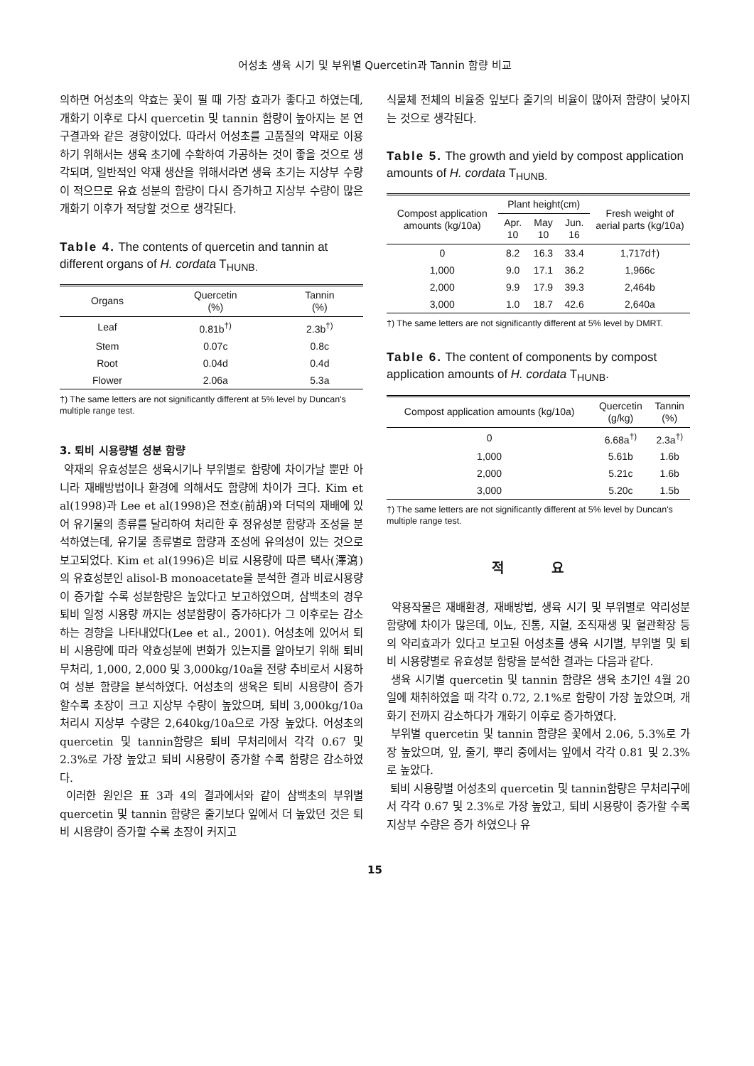어성초 생육 시기 및 부위별 Quercetin과 Tannin 함량 비교
의하면 어성초의 약효는 꽃이 필 때 가장 효과가 좋다고 하였는데, 개화기 이후로 다시 quercetin 및 tannin 함량이 높아지는 본 연구결과와 같은 경향이었다. 따라서 어성초를 고품질의 약재로 이용하기 위해서는 생육 초기에 수확하여 가공하는 것이 좋을 것으로 생각되며, 일반적인 약재 생산을 위해서라면 생육 초기는 지상부 수량이 적으므로 유효 성분의 함량이 다시 증가하고 지상부 수량이 많은 개화기 이후가 적당할 것으로 생각된다.
Table 4. The contents of quercetin and tannin at different organs of H. cordata T<sub>HUNB.</sub>
| Organs | Quercetin (%) | Tannin (%) |
| --- | --- | --- |
| Leaf | 0.81b<sup>†)</sup> | 2.3b<sup>†)</sup> |
| Stem | 0.07c | 0.8c |
| Root | 0.04d | 0.4d |
| Flower | 2.06a | 5.3a |
†) The same letters are not significantly different at 5% level by Duncan's multiple range test.
3. 퇴비 시용량별 성분 함량
약재의 유효성분은 생육시기나 부위별로 함량에 차이가날 뿐만 아니라 재배방법이나 환경에 의해서도 함량에 차이가 크다. Kim et al(1998)과 Lee et al(1998)은 전호(前胡)와 더덕의 재배에 있어 유기물의 종류를 달리하여 처리한 후 정유성분 함량과 조성을 분석하였는데, 유기물 종류별로 함량과 조성에 유의성이 있는 것으로 보고되었다. Kim et al(1996)은 비료 시용량에 따른 택사(澤瀉)의 유효성분인 alisol-B monoacetate을 분석한 결과 비료시용량이 증가할 수록 성분함량은 높았다고 보고하였으며, 삼백초의 경우 퇴비 일정 시용량 까지는 성분함량이 증가하다가 그 이후로는 감소하는 경향을 나타내었다(Lee et al., 2001). 어성초에 있어서 퇴비 시용량에 따라 약효성분에 변화가 있는지를 알아보기 위해 퇴비 무처리, 1,000, 2,000 및 3,000kg/10a을 전량 추비로서 시용하여 성분 함량을 분석하였다. 어성초의 생육은 퇴비 시용량이 증가 할수록 초장이 크고 지상부 수량이 높았으며, 퇴비 3,000kg/10a 처리시 지상부 수량은 2,640kg/10a으로 가장 높았다. 어성초의 quercetin 및 tannin함량은 퇴비 무처리에서 각각 0.67 및 2.3%로 가장 높았고 퇴비 시용량이 증가할 수록 함량은 감소하였다.
이러한 원인은 표 3과 4의 결과에서와 같이 삼백초의 부위별 quercetin 및 tannin 함량은 줄기보다 잎에서 더 높았던 것은 퇴비 시용량이 증가할 수록 초장이 커지고
식물체 전체의 비율중 잎보다 줄기의 비율이 많아져 함량이 낮아지는 것으로 생각된다.
Table 5. The growth and yield by compost application amounts of H. cordata T<sub>HUNB.</sub>
| Compost application amounts (kg/10a) | Plant height(cm) | | | Fresh weight of aerial parts (kg/10a) |
| --- | --- | --- | --- | --- |
| | Apr. 10 | May 10 | Jun. 16 | |
| 0 | 8.2 | 16.3 | 33.4 | 1,717d†) |
| 1,000 | 9.0 | 17.1 | 36.2 | 1,966c |
| 2,000 | 9.9 | 17.9 | 39.3 | 2,464b |
| 3,000 | 1.0 | 18.7 | 42.6 | 2,640a |
†) The same letters are not significantly different at 5% level by DMRT.
Table 6. The content of components by compost application amounts of H. cordata T<sub>HUNB</sub>.
| Compost application amounts (kg/10a) | Quercetin (g/kg) | Tannin (%) |
| --- | --- | --- |
| 0 | 6.68a<sup>†)</sup> | 2.3a<sup>†)</sup> |
| 1,000 | 5.61b | 1.6b |
| 2,000 | 5.21c | 1.6b |
| 3,000 | 5.20c | 1.5b |
†) The same letters are not significantly different at 5% level by Duncan's multiple range test.
적 요
약용작물은 재배환경, 재배방법, 생육 시기 및 부위별로 약리성분 함량에 차이가 많은데, 이뇨, 진통, 지혈, 조직재생 및 혈관확장 등의 약리효과가 있다고 보고된 어성초를 생육 시기별, 부위별 및 퇴비 시용량별로 유효성분 함량을 분석한 결과는 다음과 같다.
생육 시기별 quercetin 및 tannin 함량은 생육 초기인 4월 20일에 채취하였을 때 각각 0.72, 2.1%로 함량이 가장 높았으며, 개화기 전까지 감소하다가 개화기 이후로 증가하였다.
부위별 quercetin 및 tannin 함량은 꽃에서 2.06, 5.3%로 가장 높았으며, 잎, 줄기, 뿌리 중에서는 잎에서 각각 0.81 및 2.3%로 높았다.
퇴비 시용량별 어성초의 quercetin 및 tannin함량은 무처리구에서 각각 0.67 및 2.3%로 가장 높았고, 퇴비 시용량이 증가할 수록 지상부 수량은 증가 하였으나 유
15